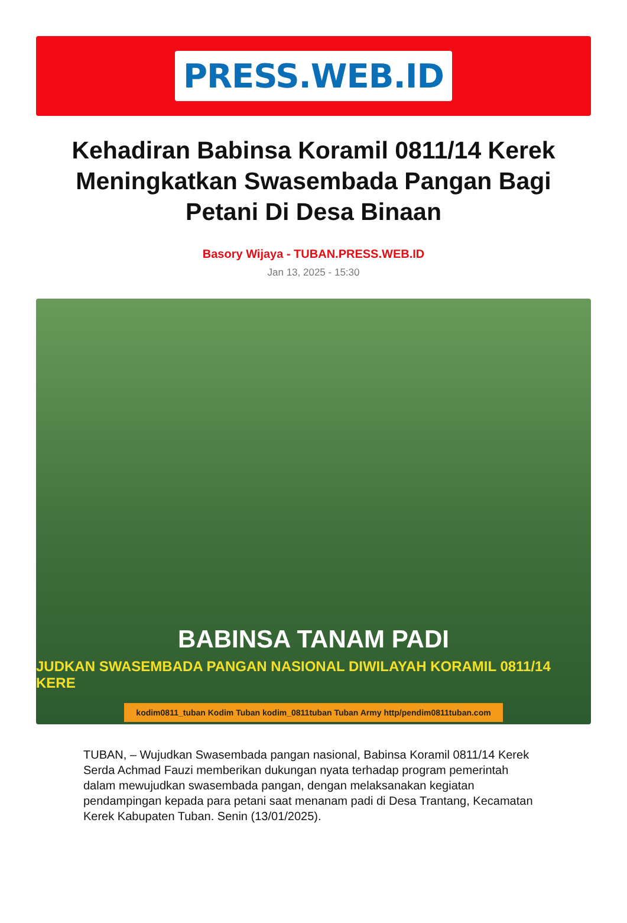PRESS.WEB.ID
Kehadiran Babinsa Koramil 0811/14 Kerek Meningkatkan Swasembada Pangan Bagi Petani Di Desa Binaan
Basory Wijaya - TUBAN.PRESS.WEB.ID
Jan 13, 2025 - 15:30
BABINSA TANAM PADI
JUDKAN SWASEMBADA PANGAN NASIONAL DIWILAYAH KORAMIL 0811/14 KERE
kodim0811_tuban Kodim Tuban kodim_0811tuban Tuban Army http/pendim0811tuban.com
TUBAN, – Wujudkan Swasembada pangan nasional, Babinsa Koramil 0811/14 Kerek Serda Achmad Fauzi memberikan dukungan nyata terhadap program pemerintah dalam mewujudkan swasembada pangan, dengan melaksanakan kegiatan pendampingan kepada para petani saat menanam padi di Desa Trantang, Kecamatan Kerek Kabupaten Tuban. Senin (13/01/2025).